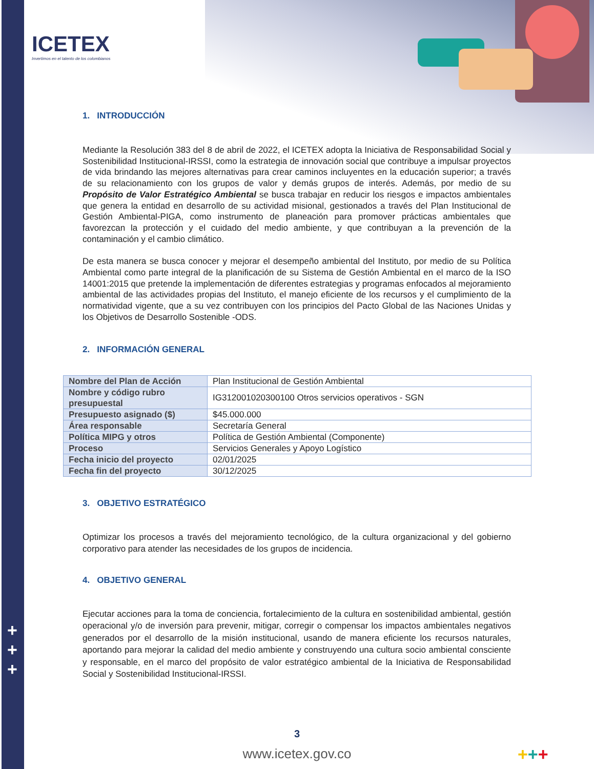ICETEX
Invertimos en el talento de los colombianos
1. INTRODUCCIÓN
Mediante la Resolución 383 del 8 de abril de 2022, el ICETEX adopta la Iniciativa de Responsabilidad Social y Sostenibilidad Institucional-IRSSI, como la estrategia de innovación social que contribuye a impulsar proyectos de vida brindando las mejores alternativas para crear caminos incluyentes en la educación superior; a través de su relacionamiento con los grupos de valor y demás grupos de interés. Además, por medio de su Propósito de Valor Estratégico Ambiental se busca trabajar en reducir los riesgos e impactos ambientales que genera la entidad en desarrollo de su actividad misional, gestionados a través del Plan Institucional de Gestión Ambiental-PIGA, como instrumento de planeación para promover prácticas ambientales que favorezcan la protección y el cuidado del medio ambiente, y que contribuyan a la prevención de la contaminación y el cambio climático.
De esta manera se busca conocer y mejorar el desempeño ambiental del Instituto, por medio de su Política Ambiental como parte integral de la planificación de su Sistema de Gestión Ambiental en el marco de la ISO 14001:2015 que pretende la implementación de diferentes estrategias y programas enfocados al mejoramiento ambiental de las actividades propias del Instituto, el manejo eficiente de los recursos y el cumplimiento de la normatividad vigente, que a su vez contribuyen con los principios del Pacto Global de las Naciones Unidas y los Objetivos de Desarrollo Sostenible -ODS.
2. INFORMACIÓN GENERAL
| Nombre del Plan de Acción | Plan Institucional de Gestión Ambiental |
| Nombre y código rubro presupuestal | IG312001020300100 Otros servicios operativos - SGN |
| Presupuesto asignado ($) | $45.000.000 |
| Área responsable | Secretaría General |
| Política MIPG y otros | Política de Gestión Ambiental (Componente) |
| Proceso | Servicios Generales y Apoyo Logístico |
| Fecha inicio del proyecto | 02/01/2025 |
| Fecha fin del proyecto | 30/12/2025 |
3. OBJETIVO ESTRATÉGICO
Optimizar los procesos a través del mejoramiento tecnológico, de la cultura organizacional y del gobierno corporativo para atender las necesidades de los grupos de incidencia.
4. OBJETIVO GENERAL
Ejecutar acciones para la toma de conciencia, fortalecimiento de la cultura en sostenibilidad ambiental, gestión operacional y/o de inversión para prevenir, mitigar, corregir o compensar los impactos ambientales negativos generados por el desarrollo de la misión institucional, usando de manera eficiente los recursos naturales, aportando para mejorar la calidad del medio ambiente y construyendo una cultura socio ambiental consciente y responsable, en el marco del propósito de valor estratégico ambiental de la Iniciativa de Responsabilidad Social y Sostenibilidad Institucional-IRSSI.
+
+
+
3
www.icetex.gov.co +++